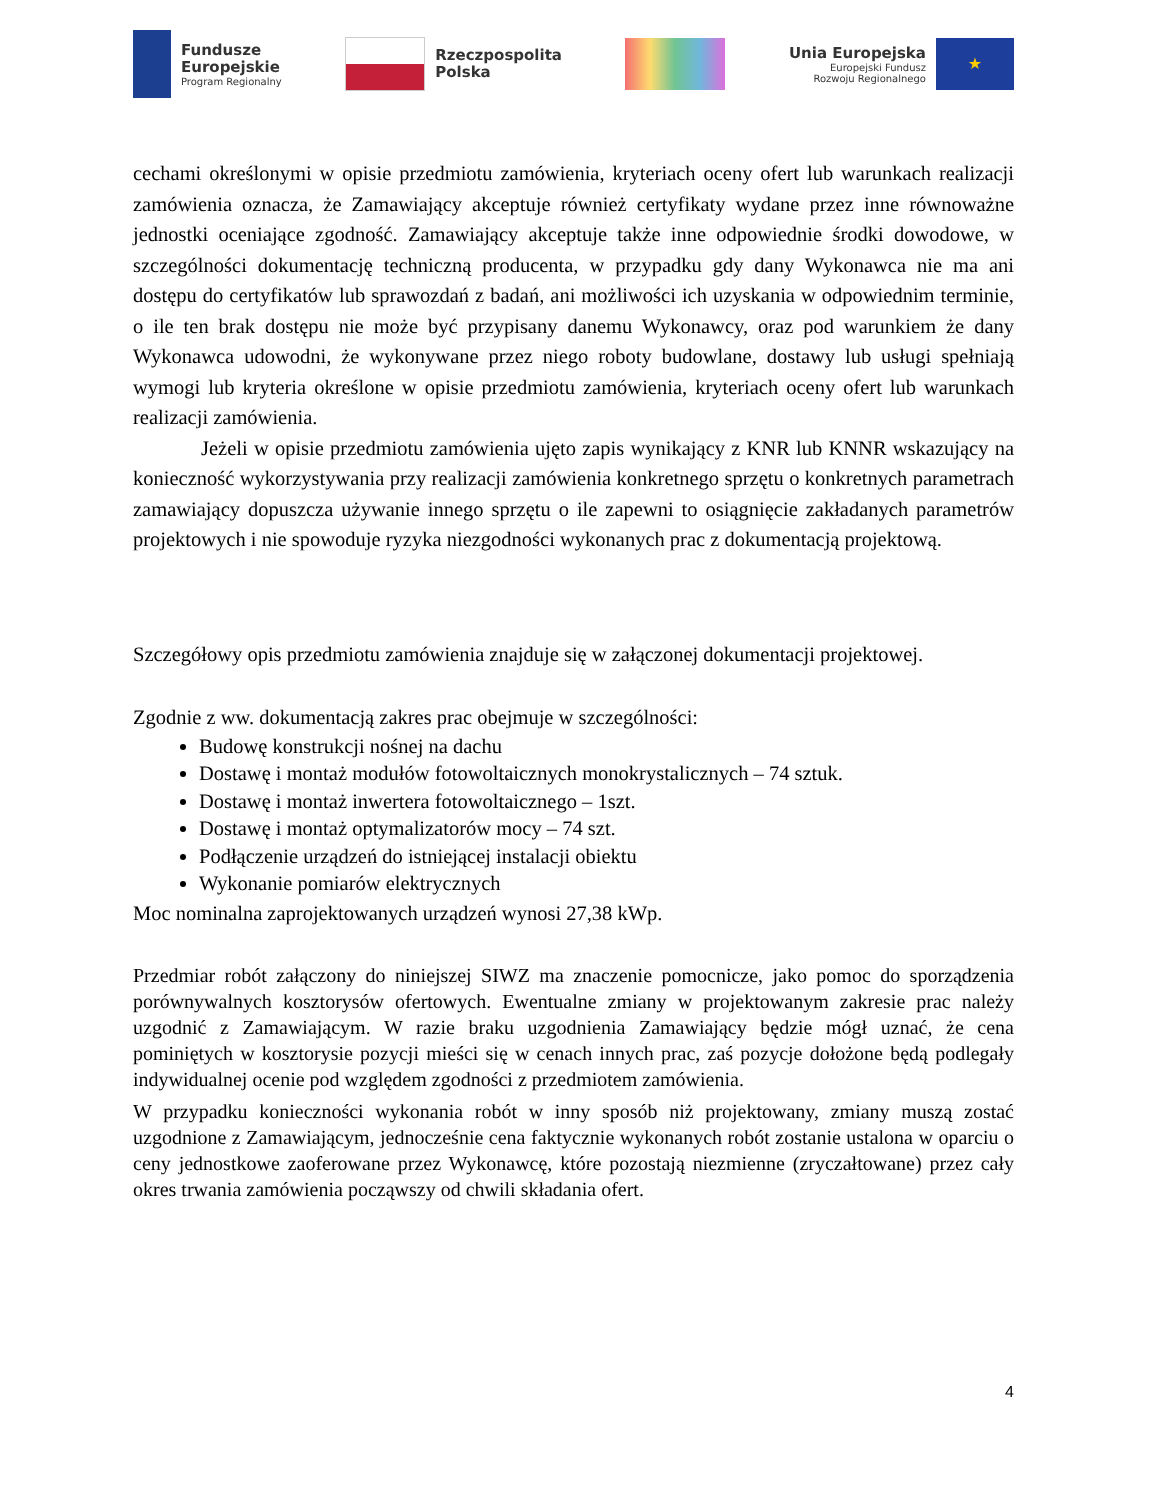Fundusze
Europejskie
Program Regionalny
Rzeczpospolita
Polska
Unia Europejska
Europejski Fundusz
Rozwoju Regionalnego
★
cechami określonymi w opisie przedmiotu zamówienia, kryteriach oceny ofert lub warunkach realizacji zamówienia oznacza, że Zamawiający akceptuje również certyfikaty wydane przez inne równoważne jednostki oceniające zgodność. Zamawiający akceptuje także inne odpowiednie środki dowodowe, w szczególności dokumentację techniczną producenta, w przypadku gdy dany Wykonawca nie ma ani dostępu do certyfikatów lub sprawozdań z badań, ani możliwości ich uzyskania w odpowiednim terminie, o ile ten brak dostępu nie może być przypisany danemu Wykonawcy, oraz pod warunkiem że dany Wykonawca udowodni, że wykonywane przez niego roboty budowlane, dostawy lub usługi spełniają wymogi lub kryteria określone w opisie przedmiotu zamówienia, kryteriach oceny ofert lub warunkach realizacji zamówienia.
Jeżeli w opisie przedmiotu zamówienia ujęto zapis wynikający z KNR lub KNNR wskazujący na konieczność wykorzystywania przy realizacji zamówienia konkretnego sprzętu o konkretnych parametrach zamawiający dopuszcza używanie innego sprzętu o ile zapewni to osiągnięcie zakładanych parametrów projektowych i nie spowoduje ryzyka niezgodności wykonanych prac z dokumentacją projektową.
Szczegółowy opis przedmiotu zamówienia znajduje się w załączonej dokumentacji projektowej.
Zgodnie z ww. dokumentacją zakres prac obejmuje w szczególności:
Budowę konstrukcji nośnej na dachu
Dostawę i montaż modułów fotowoltaicznych monokrystalicznych – 74 sztuk.
Dostawę i montaż inwertera fotowoltaicznego – 1szt.
Dostawę i montaż optymalizatorów mocy – 74 szt.
Podłączenie urządzeń do istniejącej instalacji obiektu
Wykonanie pomiarów elektrycznych
Moc nominalna zaprojektowanych urządzeń wynosi 27,38 kWp.
Przedmiar robót załączony do niniejszej SIWZ ma znaczenie pomocnicze, jako pomoc do sporządzenia porównywalnych kosztorysów ofertowych. Ewentualne zmiany w projektowanym zakresie prac należy uzgodnić z Zamawiającym. W razie braku uzgodnienia Zamawiający będzie mógł uznać, że cena pominiętych w kosztorysie pozycji mieści się w cenach innych prac, zaś pozycje dołożone będą podlegały indywidualnej ocenie pod względem zgodności z przedmiotem zamówienia.
W przypadku konieczności wykonania robót w inny sposób niż projektowany, zmiany muszą zostać uzgodnione z Zamawiającym, jednocześnie cena faktycznie wykonanych robót zostanie ustalona w oparciu o ceny jednostkowe zaoferowane przez Wykonawcę, które pozostają niezmienne (zryczałtowane) przez cały okres trwania zamówienia począwszy od chwili składania ofert.
4